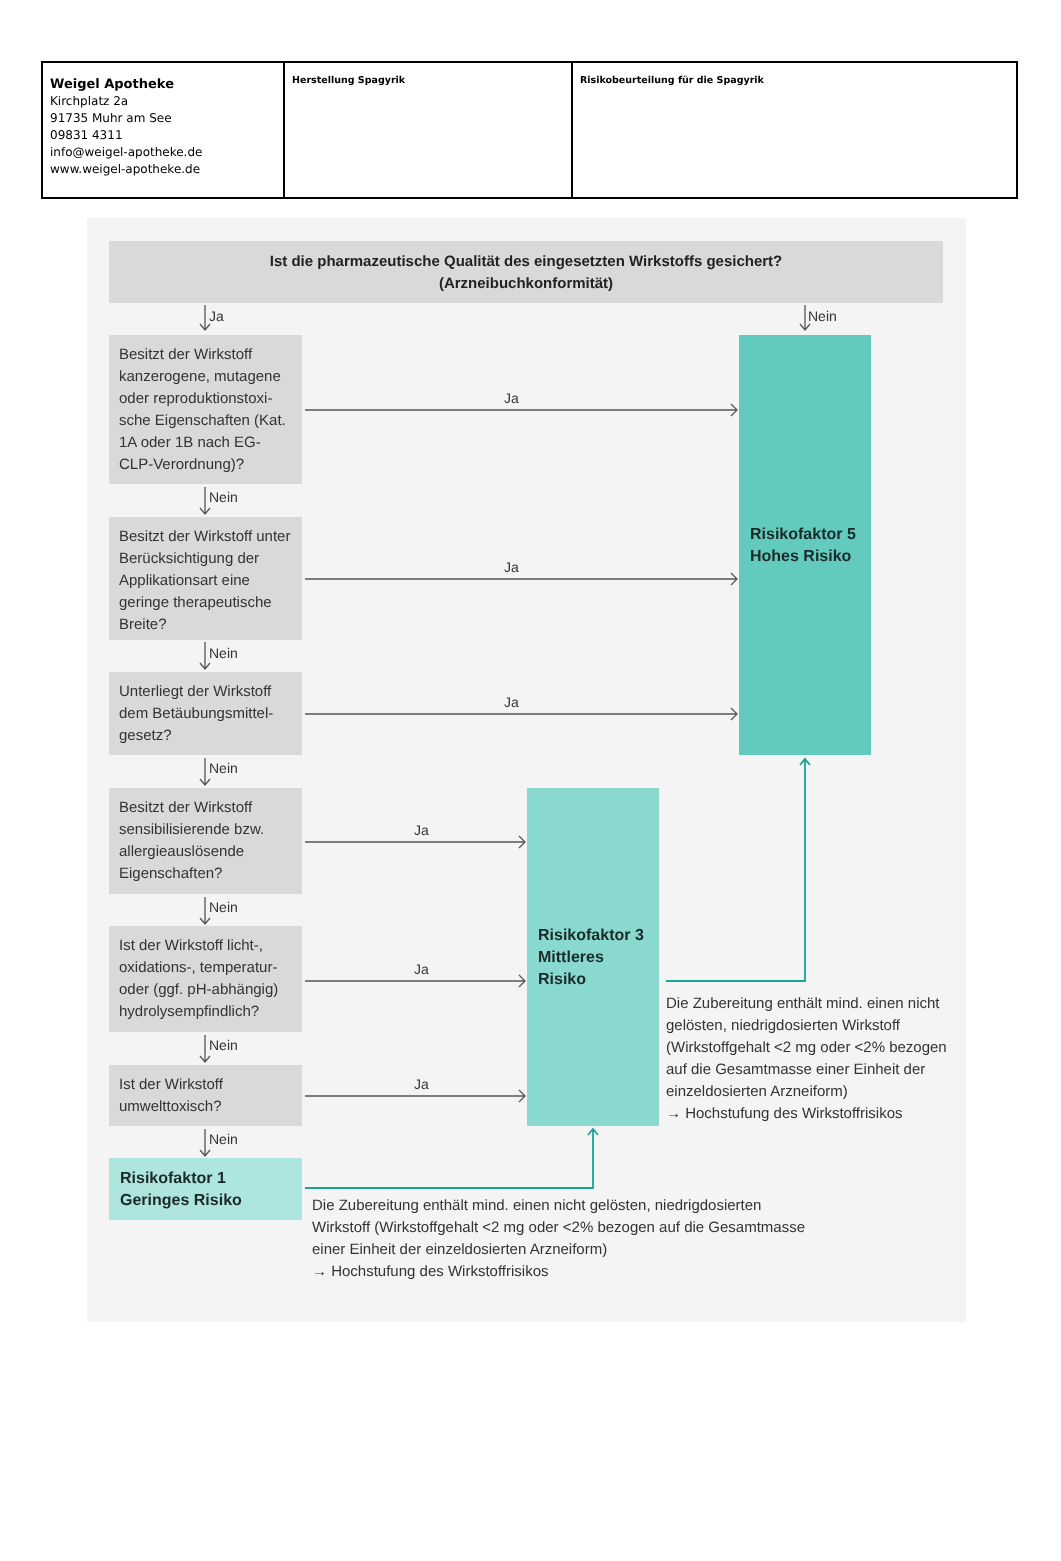| Weigel Apotheke Kirchplatz 2a 91735 Muhr am See 09831 4311 info@weigel-apotheke.de www.weigel-apotheke.de | Herstellung Spagyrik | Risikobeurteilung für die Spagyrik |
Ist die pharmazeutische Qualität des eingesetzten Wirkstoffs gesichert?
(Arzneibuchkonformität)
Ja
Nein
Besitzt der Wirkstoff kanzerogene, mutagene oder reproduktionstoxi­sche Eigenschaften (Kat. 1A oder 1B nach EG-CLP-Verordnung)?
Ja
Risikofaktor 5
Hohes Risiko
Nein
Besitzt der Wirkstoff unter Berücksichtigung der Applikationsart eine geringe therapeutische Breite?
Ja
Nein
Unterliegt der Wirkstoff dem Betäubungsmittel­gesetz?
Ja
Nein
Besitzt der Wirkstoff sensibilisierende bzw. allergieauslösende Eigenschaften?
Ja
Risikofaktor 3
Mittleres Risiko
Nein
Ist der Wirkstoff licht-, oxidations-, temperatur- oder (ggf. pH-abhängig) hydrolysempfindlich?
Ja
Die Zubereitung enthält mind. einen nicht gelösten, niedrigdosier­ten Wirkstoff (Wirkstoffgehalt <2 mg oder <2% bezogen auf die Gesamt­masse einer Einheit der einzel­dosierten Arzneiform)
→ Hochstufung des Wirkstoffrisikos
Nein
Ist der Wirkstoff umwelttoxisch?
Ja
Nein
Risikofaktor 1
Geringes Risiko
Die Zubereitung enthält mind. einen nicht gelösten, niedrigdosierten Wirkstoff (Wirkstoffgehalt <2 mg oder <2% bezogen auf die Gesamtmasse einer Einheit der einzeldosierten Arzneiform)
→ Hochstufung des Wirkstoffrisikos